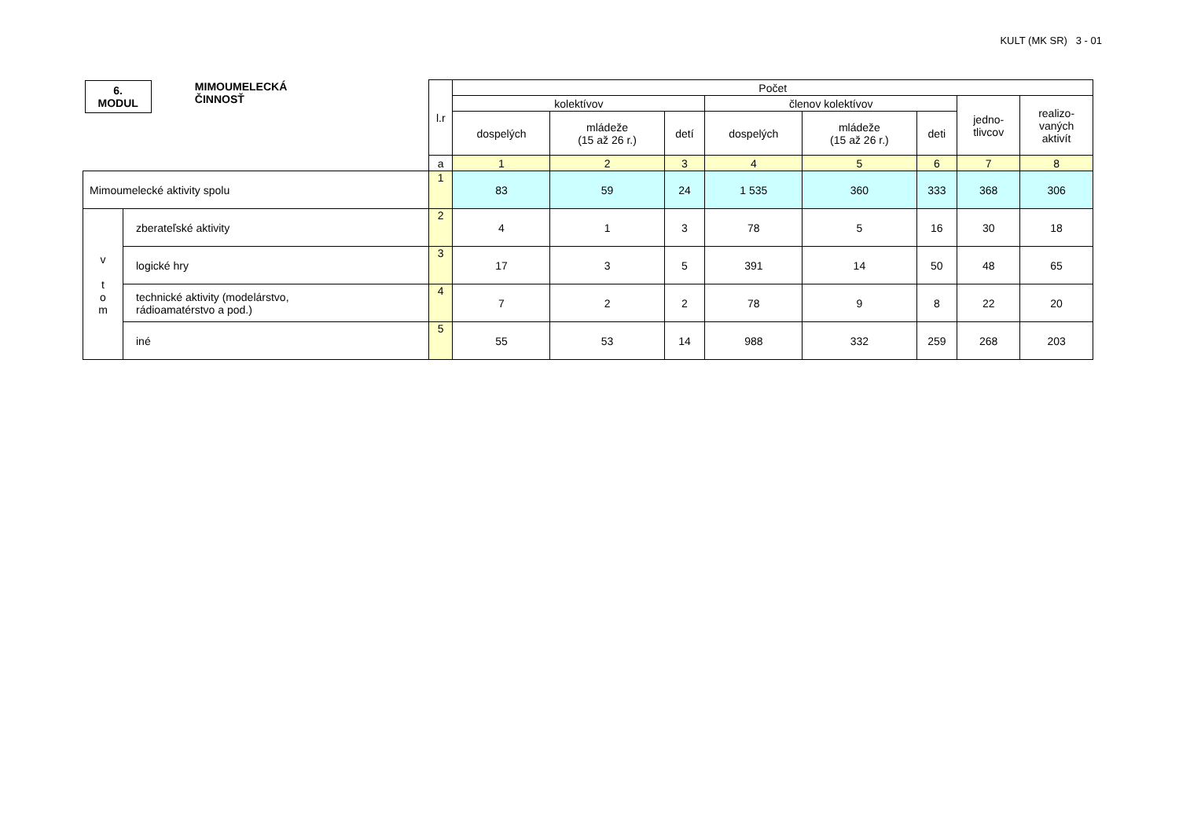KULT (MK SR) 3 - 01
| 6. MODUL MIMOUMELECKÁ ČINNOSŤ | | l.r | Počet | | | | | | | |
| | | | kolektívov | | | členov kolektívov | | | jedno- tlivcov | realizo- vaných aktivít |
| | | | dospelých | mládeže (15 až 26 r.) | detí | dospelých | mládeže (15 až 26 r.) | deti | | |
| | | a | 1 | 2 | 3 | 4 | 5 | 6 | 7 | 8 |
| Mimoumelecké aktivity spolu | | 1 | 83 | 59 | 24 | 1 535 | 360 | 333 | 368 | 306 |
| v t o m | zberateľské aktivity | 2 | 4 | 1 | 3 | 78 | 5 | 16 | 30 | 18 |
| | logické hry | 3 | 17 | 3 | 5 | 391 | 14 | 50 | 48 | 65 |
| | technické aktivity (modelárstvo, rádioamatérstvo a pod.) | 4 | 7 | 2 | 2 | 78 | 9 | 8 | 22 | 20 |
| | iné | 5 | 55 | 53 | 14 | 988 | 332 | 259 | 268 | 203 |